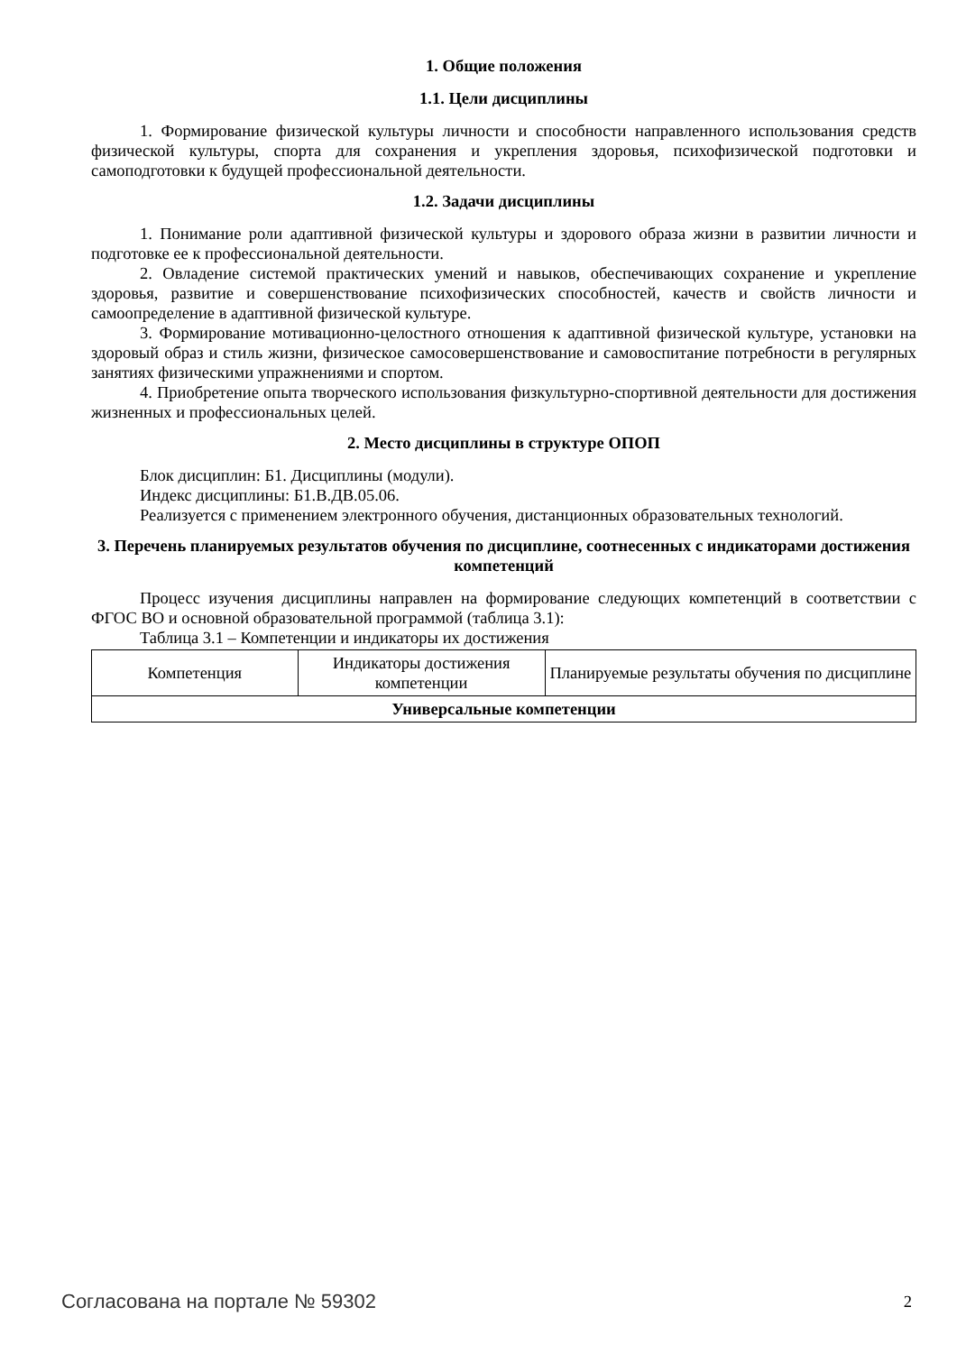1. Общие положения
1.1. Цели дисциплины
1. Формирование физической культуры личности и способности направленного использования средств физической культуры, спорта для сохранения и укрепления здоровья, психофизической подготовки и самоподготовки к будущей профессиональной деятельности.
1.2. Задачи дисциплины
1. Понимание роли адаптивной физической культуры и здорового образа жизни в развитии личности и подготовке ее к профессиональной деятельности.
2. Овладение системой практических умений и навыков, обеспечивающих сохранение и укрепление здоровья, развитие и совершенствование психофизических способностей, качеств и свойств личности и самоопределение в адаптивной физической культуре.
3. Формирование мотивационно-целостного отношения к адаптивной физической культуре, установки на здоровый образ и стиль жизни, физическое самосовершенствование и самовоспитание потребности в регулярных занятиях физическими упражнениями и спортом.
4. Приобретение опыта творческого использования физкультурно-спортивной деятельности для достижения жизненных и профессиональных целей.
2. Место дисциплины в структуре ОПОП
Блок дисциплин: Б1. Дисциплины (модули).
Индекс дисциплины: Б1.В.ДВ.05.06.
Реализуется с применением электронного обучения, дистанционных образовательных технологий.
3. Перечень планируемых результатов обучения по дисциплине, соотнесенных с индикаторами достижения компетенций
Процесс изучения дисциплины направлен на формирование следующих компетенций в соответствии с ФГОС ВО и основной образовательной программой (таблица 3.1):
Таблица 3.1 – Компетенции и индикаторы их достижения
| Компетенция | Индикаторы достижения компетенции | Планируемые результаты обучения по дисциплине |
| --- | --- | --- |
| Универсальные компетенции | | |
Согласована на портале № 59302 2